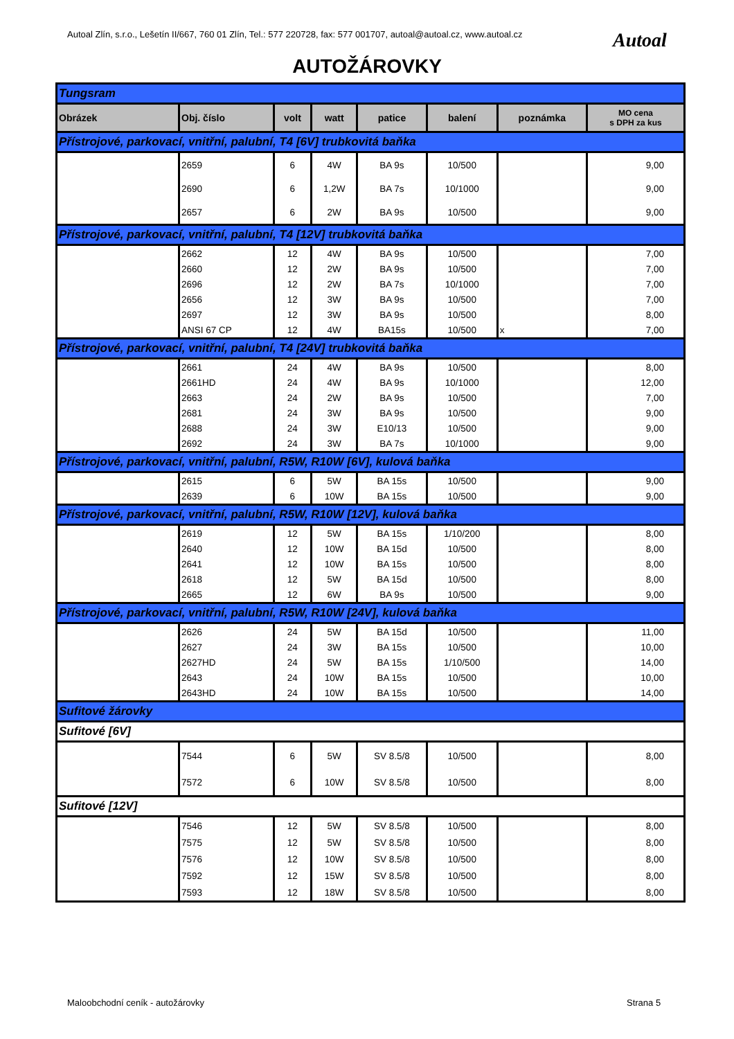Autoal Zlín, s.r.o., Lešetín II/667, 760 01 Zlín, Tel.: 577 220728, fax: 577 001707, autoal@autoal.cz, www.autoal.cz
Autoal
AUTOŽÁROVKY
| Tungsram | | | | | | | |
| Obrázek | Obj. číslo | volt | watt | patice | balení | poznámka | MO cena s DPH za kus |
| Přístrojové, parkovací, vnitřní, palubní, T4 [6V] trubkovitá baňka | | | | | | | |
| | 2659 | 6 | 4W | BA 9s | 10/500 | | 9,00 |
| | 2690 | 6 | 1,2W | BA 7s | 10/1000 | | 9,00 |
| | 2657 | 6 | 2W | BA 9s | 10/500 | | 9,00 |
| Přístrojové, parkovací, vnitřní, palubní, T4 [12V] trubkovitá baňka | | | | | | | |
| | 2662 | 12 | 4W | BA 9s | 10/500 | | 7,00 |
| | 2660 | 12 | 2W | BA 9s | 10/500 | | 7,00 |
| | 2696 | 12 | 2W | BA 7s | 10/1000 | | 7,00 |
| | 2656 | 12 | 3W | BA 9s | 10/500 | | 7,00 |
| | 2697 | 12 | 3W | BA 9s | 10/500 | | 8,00 |
| | ANSI 67 CP | 12 | 4W | BA15s | 10/500 | x | 7,00 |
| Přístrojové, parkovací, vnitřní, palubní, T4 [24V] trubkovitá baňka | | | | | | | |
| | 2661 | 24 | 4W | BA 9s | 10/500 | | 8,00 |
| | 2661HD | 24 | 4W | BA 9s | 10/1000 | | 12,00 |
| | 2663 | 24 | 2W | BA 9s | 10/500 | | 7,00 |
| | 2681 | 24 | 3W | BA 9s | 10/500 | | 9,00 |
| | 2688 | 24 | 3W | E10/13 | 10/500 | | 9,00 |
| | 2692 | 24 | 3W | BA 7s | 10/1000 | | 9,00 |
| Přístrojové, parkovací, vnitřní, palubní, R5W, R10W [6V], kulová baňka | | | | | | | |
| | 2615 | 6 | 5W | BA 15s | 10/500 | | 9,00 |
| | 2639 | 6 | 10W | BA 15s | 10/500 | | 9,00 |
| Přístrojové, parkovací, vnitřní, palubní, R5W, R10W [12V], kulová baňka | | | | | | | |
| | 2619 | 12 | 5W | BA 15s | 1/10/200 | | 8,00 |
| | 2640 | 12 | 10W | BA 15d | 10/500 | | 8,00 |
| | 2641 | 12 | 10W | BA 15s | 10/500 | | 8,00 |
| | 2618 | 12 | 5W | BA 15d | 10/500 | | 8,00 |
| | 2665 | 12 | 6W | BA 9s | 10/500 | | 9,00 |
| Přístrojové, parkovací, vnitřní, palubní, R5W, R10W [24V], kulová baňka | | | | | | | |
| | 2626 | 24 | 5W | BA 15d | 10/500 | | 11,00 |
| | 2627 | 24 | 3W | BA 15s | 10/500 | | 10,00 |
| | 2627HD | 24 | 5W | BA 15s | 1/10/500 | | 14,00 |
| | 2643 | 24 | 10W | BA 15s | 10/500 | | 10,00 |
| | 2643HD | 24 | 10W | BA 15s | 10/500 | | 14,00 |
| Sufitové žárovky | | | | | | | |
| Sufitové [6V] | | | | | | | |
| | 7544 | 6 | 5W | SV 8.5/8 | 10/500 | | 8,00 |
| | 7572 | 6 | 10W | SV 8.5/8 | 10/500 | | 8,00 |
| Sufitové [12V] | | | | | | | |
| | 7546 | 12 | 5W | SV 8.5/8 | 10/500 | | 8,00 |
| | 7575 | 12 | 5W | SV 8.5/8 | 10/500 | | 8,00 |
| | 7576 | 12 | 10W | SV 8.5/8 | 10/500 | | 8,00 |
| | 7592 | 12 | 15W | SV 8.5/8 | 10/500 | | 8,00 |
| | 7593 | 12 | 18W | SV 8.5/8 | 10/500 | | 8,00 |
Maloobchodní ceník - autožárovky
Strana 5